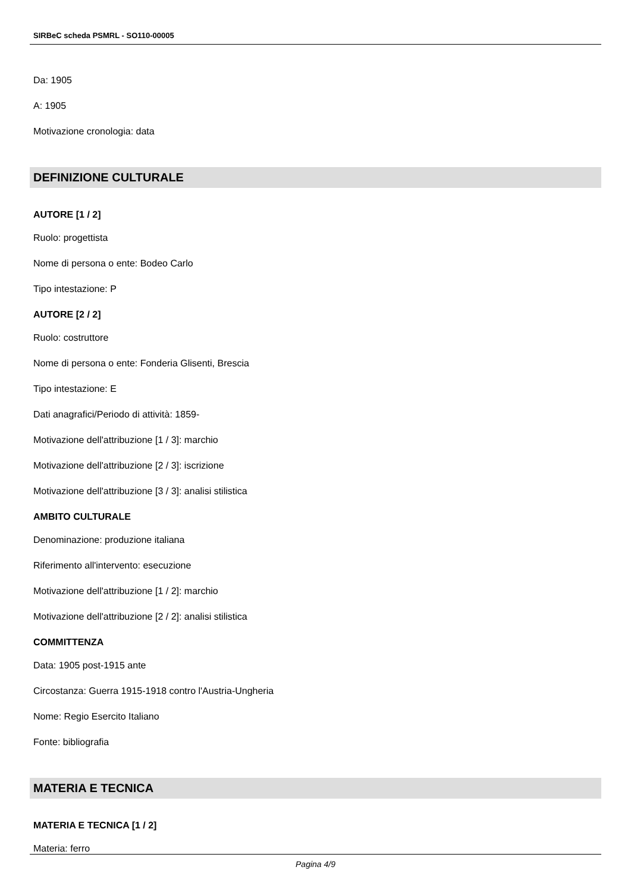SIRBeC scheda PSMRL - SO110-00005
Da: 1905
A: 1905
Motivazione cronologia: data
DEFINIZIONE CULTURALE
AUTORE [1 / 2]
Ruolo: progettista
Nome di persona o ente: Bodeo Carlo
Tipo intestazione: P
AUTORE [2 / 2]
Ruolo: costruttore
Nome di persona o ente: Fonderia Glisenti, Brescia
Tipo intestazione: E
Dati anagrafici/Periodo di attività: 1859-
Motivazione dell'attribuzione [1 / 3]: marchio
Motivazione dell'attribuzione [2 / 3]: iscrizione
Motivazione dell'attribuzione [3 / 3]: analisi stilistica
AMBITO CULTURALE
Denominazione: produzione italiana
Riferimento all'intervento: esecuzione
Motivazione dell'attribuzione [1 / 2]: marchio
Motivazione dell'attribuzione [2 / 2]: analisi stilistica
COMMITTENZA
Data: 1905 post-1915 ante
Circostanza: Guerra 1915-1918 contro l'Austria-Ungheria
Nome: Regio Esercito Italiano
Fonte: bibliografia
MATERIA E TECNICA
MATERIA E TECNICA [1 / 2]
Materia: ferro
Pagina 4/9